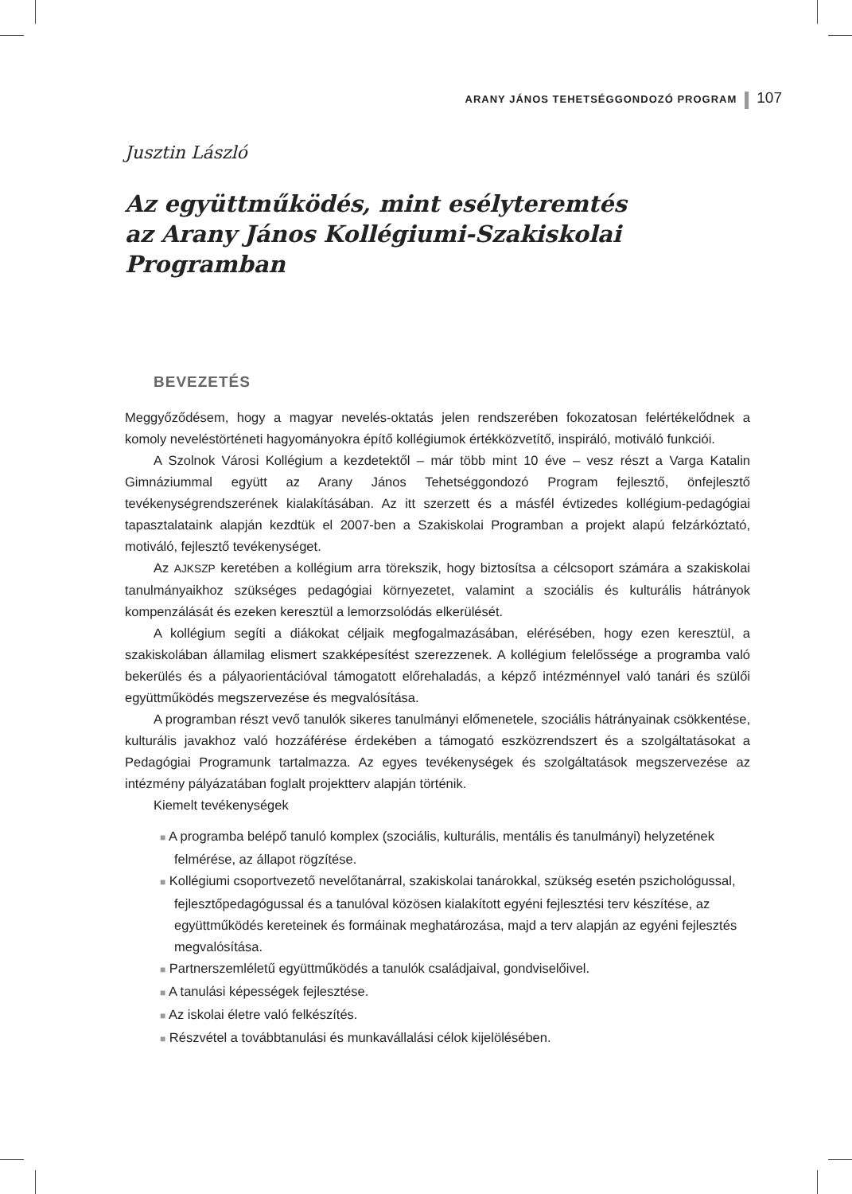ARANY JÁNOS TEHETSÉGGONDOZÓ PROGRAM 107
Jusztin László
Az együttműködés, mint esélyteremtés
az Arany János Kollégiumi-Szakiskolai Programban
BEVEZETÉS
Meggyőződésem, hogy a magyar nevelés-oktatás jelen rendszerében fokozatosan felértékelődnek a komoly neveléstörténeti hagyományokra építő kollégiumok értékközvetítő, inspiráló, motiváló funkciói.
A Szolnok Városi Kollégium a kezdetektől – már több mint 10 éve – vesz részt a Varga Katalin Gimnáziummal együtt az Arany János Tehetséggondozó Program fejlesztő, önfejlesztő tevékenységrendszerének kialakításában. Az itt szerzett és a másfél évtizedes kollégium-pedagógiai tapasztalataink alapján kezdtük el 2007-ben a Szakiskolai Programban a projekt alapú felzárkóztató, motiváló, fejlesztő tevékenységet.
Az AJKSZP keretében a kollégium arra törekszik, hogy biztosítsa a célcsoport számára a szakiskolai tanulmányaikhoz szükséges pedagógiai környezetet, valamint a szociális és kulturális hátrányok kompenzálását és ezeken keresztül a lemorzsolódás elkerülését.
A kollégium segíti a diákokat céljaik megfogalmazásában, elérésében, hogy ezen keresztül, a szakiskolában államilag elismert szakképesítést szerezzenek. A kollégium felelőssége a programba való bekerülés és a pályaorientációval támogatott előrehaladás, a képző intézménnyel való tanári és szülői együttműködés megszervezése és megvalósítása.
A programban részt vevő tanulók sikeres tanulmányi előmenetele, szociális hátrányainak csökkentése, kulturális javakhoz való hozzáférése érdekében a támogató eszközrendszert és a szolgáltatásokat a Pedagógiai Programunk tartalmazza. Az egyes tevékenységek és szolgáltatások megszervezése az intézmény pályázatában foglalt projektterv alapján történik.
Kiemelt tevékenységek
■ A programba belépő tanuló komplex (szociális, kulturális, mentális és tanulmányi) helyzetének felmérése, az állapot rögzítése.
■ Kollégiumi csoportvezető nevelőtanárral, szakiskolai tanárokkal, szükség esetén pszichológussal, fejlesztőpedagógussal és a tanulóval közösen kialakított egyéni fejlesztési terv készítése, az együttműködés kereteinek és formáinak meghatározása, majd a terv alapján az egyéni fejlesztés megvalósítása.
■ Partnerszemléletű együttműködés a tanulók családjaival, gondviselőivel.
■ A tanulási képességek fejlesztése.
■ Az iskolai életre való felkészítés.
■ Részvétel a továbbtanulási és munkavállalási célok kijelölésében.